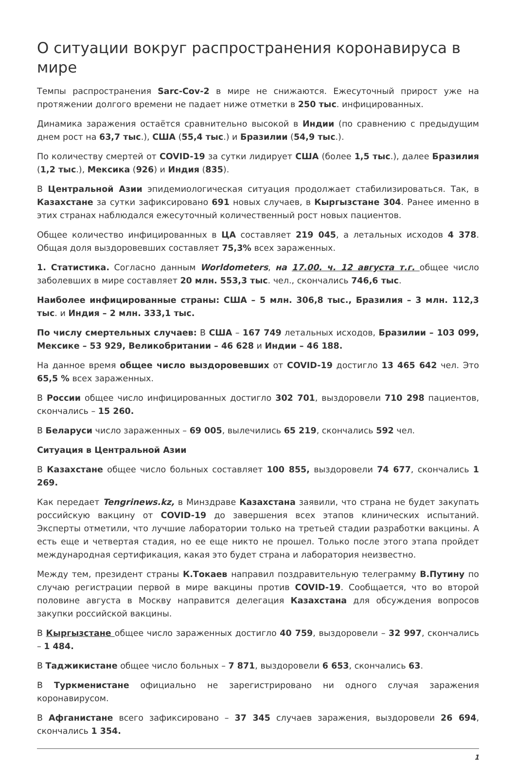О ситуации вокруг распространения коронавируса в мире
Темпы распространения Sarc-Cov-2 в мире не снижаются. Ежесуточный прирост уже на протяжении долгого времени не падает ниже отметки в 250 тыс. инфицированных.
Динамика заражения остаётся сравнительно высокой в Индии (по сравнению с предыдущим днем рост на 63,7 тыс.), США (55,4 тыс.) и Бразилии (54,9 тыс.).
По количеству смертей от COVID-19 за сутки лидирует США (более 1,5 тыс.), далее Бразилия (1,2 тыс.), Мексика (926) и Индия (835).
В Центральной Азии эпидемиологическая ситуация продолжает стабилизироваться. Так, в Казахстане за сутки зафиксировано 691 новых случаев, в Кыргызстане 304. Ранее именно в этих странах наблюдался ежесуточный количественный рост новых пациентов.
Общее количество инфицированных в ЦА составляет 219 045, а летальных исходов 4 378. Общая доля выздоровевших составляет 75,3% всех зараженных.
1. Статистика. Согласно данным Worldometers, на 17.00. ч. 12 августа т.г. общее число заболевших в мире составляет 20 млн. 553,3 тыс. чел., скончались 746,6 тыс.
Наиболее инфицированные страны: США – 5 млн. 306,8 тыс., Бразилия – 3 млн. 112,3 тыс. и Индия – 2 млн. 333,1 тыс.
По числу смертельных случаев: В США – 167 749 летальных исходов, Бразилии – 103 099, Мексике – 53 929, Великобритании – 46 628 и Индии – 46 188.
На данное время общее число выздоровевших от COVID-19 достигло 13 465 642 чел. Это 65,5 % всех зараженных.
В России общее число инфицированных достигло 302 701, выздоровели 710 298 пациентов, скончались – 15 260.
В Беларуси число зараженных – 69 005, вылечились 65 219, скончались 592 чел.
Ситуация в Центральной Азии
В Казахстане общее число больных составляет 100 855, выздоровели 74 677, скончались 1 269.
Как передает Tengrinews.kz, в Минздраве Казахстана заявили, что страна не будет закупать российскую вакцину от COVID-19 до завершения всех этапов клинических испытаний. Эксперты отметили, что лучшие лаборатории только на третьей стадии разработки вакцины. А есть еще и четвертая стадия, но ее еще никто не прошел. Только после этого этапа пройдет международная сертификация, какая это будет страна и лаборатория неизвестно.
Между тем, президент страны К.Токаев направил поздравительную телеграмму В.Путину по случаю регистрации первой в мире вакцины против COVID-19. Сообщается, что во второй половине августа в Москву направится делегация Казахстана для обсуждения вопросов закупки российской вакцины.
В Кыргызстане общее число зараженных достигло 40 759, выздоровели – 32 997, скончались – 1 484.
В Таджикистане общее число больных – 7 871, выздоровели 6 653, скончались 63.
В Туркменистане официально не зарегистрировано ни одного случая заражения коронавирусом.
В Афганистане всего зафиксировано – 37 345 случаев заражения, выздоровели 26 694, скончались 1 354.
1